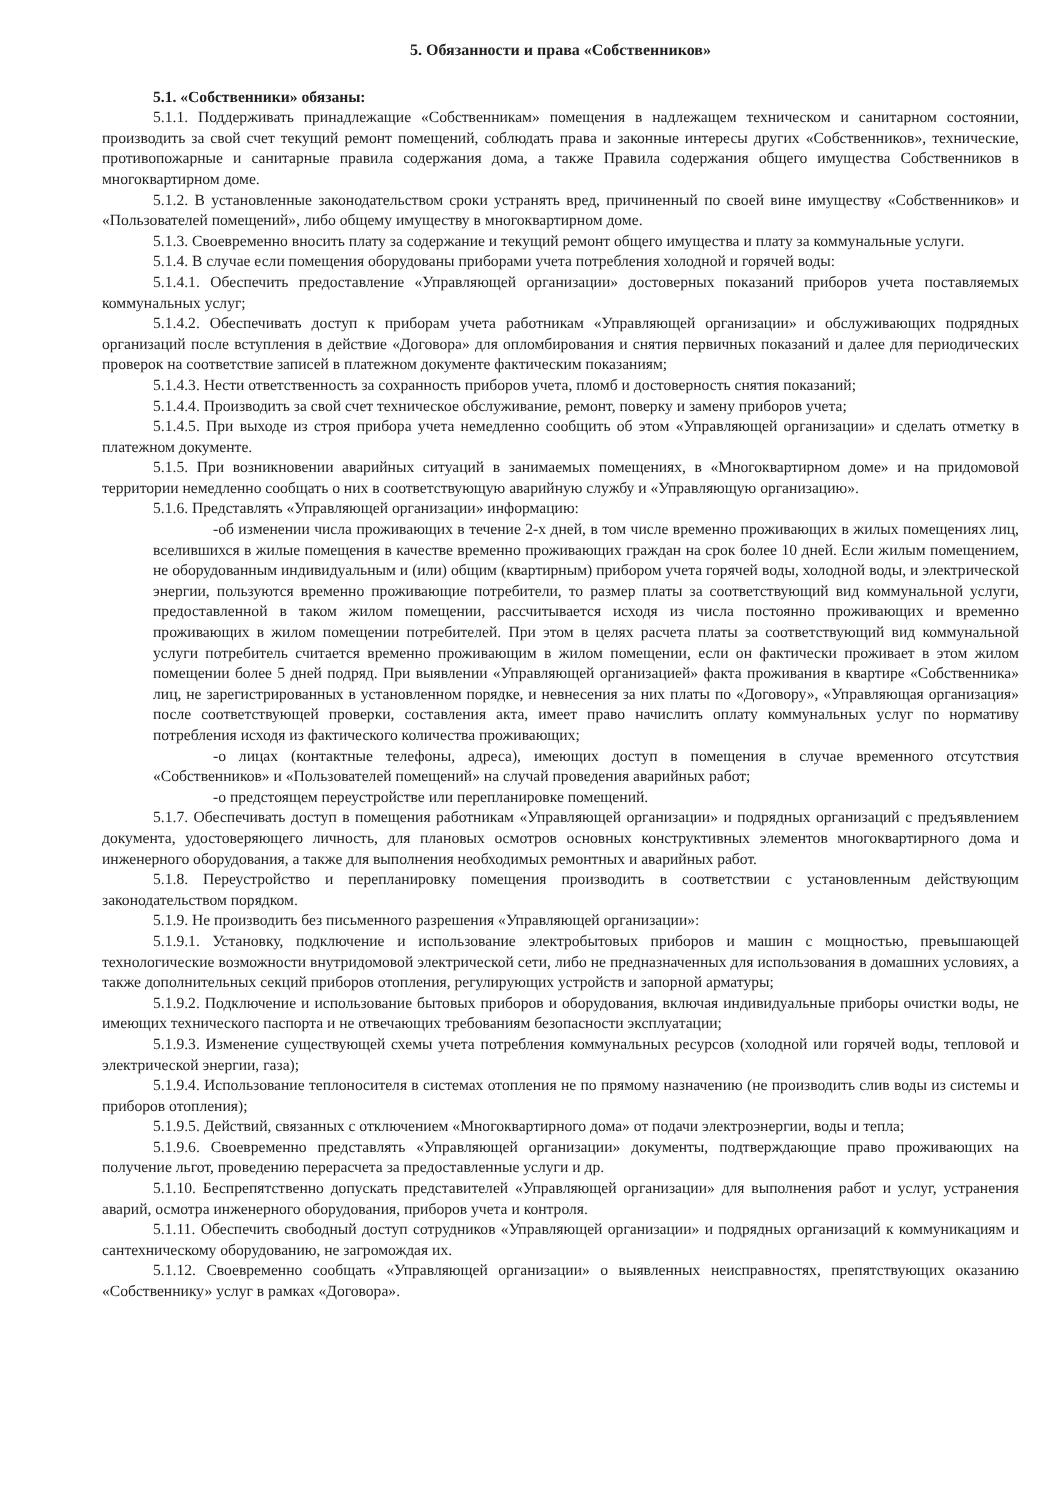5. Обязанности и права «Собственников»
5.1. «Собственники» обязаны:
5.1.1. Поддерживать принадлежащие «Собственникам» помещения в надлежащем техническом и санитарном состоянии, производить за свой счет текущий ремонт помещений, соблюдать права и законные интересы других «Собственников», технические, противопожарные и санитарные правила содержания дома, а также Правила содержания общего имущества Собственников в многоквартирном доме.
5.1.2. В установленные законодательством сроки устранять вред, причиненный по своей вине имуществу «Собственников» и «Пользователей помещений», либо общему имуществу в многоквартирном доме.
5.1.3. Своевременно вносить плату за содержание и текущий ремонт общего имущества и плату за коммунальные услуги.
5.1.4. В случае если помещения оборудованы приборами учета потребления холодной и горячей воды:
5.1.4.1. Обеспечить предоставление «Управляющей организации» достоверных показаний приборов учета поставляемых коммунальных услуг;
5.1.4.2. Обеспечивать доступ к приборам учета работникам «Управляющей организации» и обслуживающих подрядных организаций после вступления в действие «Договора» для опломбирования и снятия первичных показаний и далее для периодических проверок на соответствие записей в платежном документе фактическим показаниям;
5.1.4.3. Нести ответственность за сохранность приборов учета, пломб и достоверность снятия показаний;
5.1.4.4. Производить за свой счет техническое обслуживание, ремонт, поверку и замену приборов учета;
5.1.4.5. При выходе из строя прибора учета немедленно сообщить об этом «Управляющей организации» и сделать отметку в платежном документе.
5.1.5. При возникновении аварийных ситуаций в занимаемых помещениях, в «Многоквартирном доме» и на придомовой территории немедленно сообщать о них в соответствующую аварийную службу и «Управляющую организацию».
5.1.6. Представлять «Управляющей организации» информацию:
-об изменении числа проживающих в течение 2-х дней, в том числе временно проживающих в жилых помещениях лиц, вселившихся в жилые помещения в качестве временно проживающих граждан на срок более 10 дней. Если жилым помещением, не оборудованным индивидуальным и (или) общим (квартирным) прибором учета горячей воды, холодной воды, и электрической энергии, пользуются временно проживающие потребители, то размер платы за соответствующий вид коммунальной услуги, предоставленной в таком жилом помещении, рассчитывается исходя из числа постоянно проживающих и временно проживающих в жилом помещении потребителей. При этом в целях расчета платы за соответствующий вид коммунальной услуги потребитель считается временно проживающим в жилом помещении, если он фактически проживает в этом жилом помещении более 5 дней подряд. При выявлении «Управляющей организацией» факта проживания в квартире «Собственника» лиц, не зарегистрированных в установленном порядке, и невнесения за них платы по «Договору», «Управляющая организация» после соответствующей проверки, составления акта, имеет право начислить оплату коммунальных услуг по нормативу потребления исходя из фактического количества проживающих;
-о лицах (контактные телефоны, адреса), имеющих доступ в помещения в случае временного отсутствия «Собственников» и «Пользователей помещений» на случай проведения аварийных работ;
-о предстоящем переустройстве или перепланировке помещений.
5.1.7. Обеспечивать доступ в помещения работникам «Управляющей организации» и подрядных организаций с предъявлением документа, удостоверяющего личность, для плановых осмотров основных конструктивных элементов многоквартирного дома и инженерного оборудования, а также для выполнения необходимых ремонтных и аварийных работ.
5.1.8. Переустройство и перепланировку помещения производить в соответствии с установленным действующим законодательством порядком.
5.1.9. Не производить без письменного разрешения «Управляющей организации»:
5.1.9.1. Установку, подключение и использование электробытовых приборов и машин с мощностью, превышающей технологические возможности внутридомовой электрической сети, либо не предназначенных для использования в домашних условиях, а также дополнительных секций приборов отопления, регулирующих устройств и запорной арматуры;
5.1.9.2. Подключение и использование бытовых приборов и оборудования, включая индивидуальные приборы очистки воды, не имеющих технического паспорта и не отвечающих требованиям безопасности эксплуатации;
5.1.9.3. Изменение существующей схемы учета потребления коммунальных ресурсов (холодной или горячей воды, тепловой и электрической энергии, газа);
5.1.9.4. Использование теплоносителя в системах отопления не по прямому назначению (не производить слив воды из системы и приборов отопления);
5.1.9.5. Действий, связанных с отключением «Многоквартирного дома» от подачи электроэнергии, воды и тепла;
5.1.9.6. Своевременно представлять «Управляющей организации» документы, подтверждающие право проживающих на получение льгот, проведению перерасчета за предоставленные услуги и др.
5.1.10. Беспрепятственно допускать представителей «Управляющей организации» для выполнения работ и услуг, устранения аварий, осмотра инженерного оборудования, приборов учета и контроля.
5.1.11. Обеспечить свободный доступ сотрудников «Управляющей организации» и подрядных организаций к коммуникациям и сантехническому оборудованию, не загромождая их.
5.1.12. Своевременно сообщать «Управляющей организации» о выявленных неисправностях, препятствующих оказанию «Собственнику» услуг в рамках «Договора».